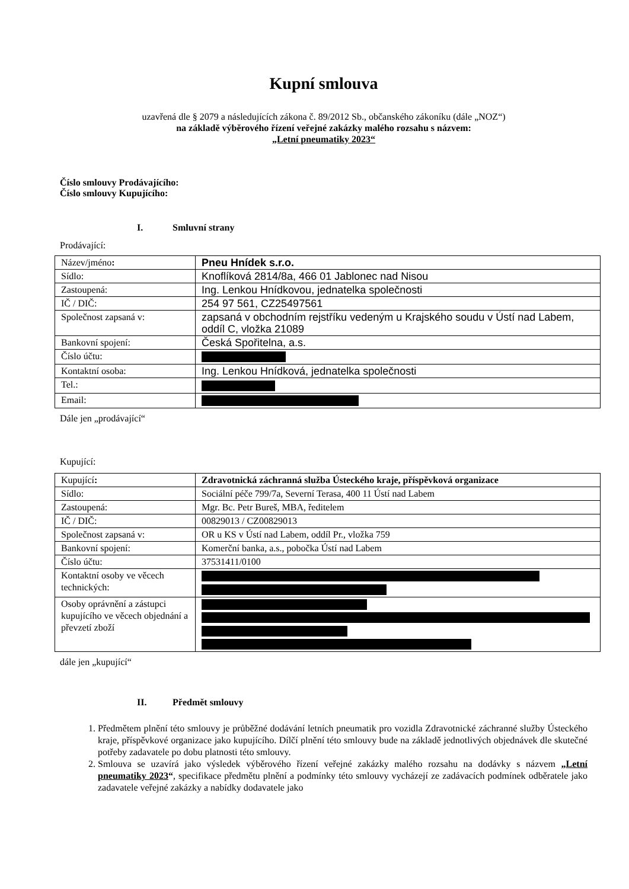Kupní smlouva
uzavřená dle § 2079 a následujících zákona č. 89/2012 Sb., občanského zákoníku (dále „NOZ“)
na základě výběrového řízení veřejné zakázky malého rozsahu s názvem:
„Letní pneumatiky 2023“
Číslo smlouvy Prodávajícího:
Číslo smlouvy Kupujícího:
I. Smluvní strany
Prodávající:
| Název/jméno : | Pneu Hnídek s.r.o. |
| Sídlo: | Knoflíková 2814/8a, 466 01 Jablonec nad Nisou |
| Zastoupená: | Ing. Lenkou Hnídkovou, jednatelka společnosti |
| IČ / DIČ: | 254 97 561, CZ25497561 |
| Společnost zapsaná v: | zapsaná v obchodním rejstříku vedeným u Krajského soudu v Ústí nad Labem, oddíl C, vložka 21089 |
| Bankovní spojení: | Česká Spořitelna, a.s. |
| Číslo účtu: | |
| Kontaktní osoba: | Ing. Lenkou Hnídková, jednatelka společnosti |
| Tel.: | |
| Email: | |
Dále jen „prodávající“
Kupující:
| Kupující : | Zdravotnická záchranná služba Ústeckého kraje, příspěvková organizace |
| Sídlo: | Sociální péče 799/7a, Severní Terasa, 400 11 Ústí nad Labem |
| Zastoupená: | Mgr. Bc. Petr Bureš, MBA, ředitelem |
| IČ / DIČ: | 00829013 / CZ00829013 |
| Společnost zapsaná v: | OR u KS v Ústí nad Labem, oddíl Pr., vložka 759 |
| Bankovní spojení: | Komerční banka, a.s., pobočka Ústí nad Labem |
| Číslo účtu: | 37531411/0100 |
| Kontaktní osoby ve věcech technických: | |
| Osoby oprávnění a zástupci kupujícího ve věcech objednání a převzetí zboží | |
dále jen „kupující“
II. Předmět smlouvy
1. Předmětem plnění této smlouvy je průběžné dodávání letních pneumatik pro vozidla Zdravotnické záchranné služby Ústeckého kraje, příspěvkové organizace jako kupujícího. Dílčí plnění této smlouvy bude na základě jednotlivých objednávek dle skutečné potřeby zadavatele po dobu platnosti této smlouvy.
2. Smlouva se uzavírá jako výsledek výběrového řízení veřejné zakázky malého rozsahu na dodávky s názvem „Letní pneumatiky 2023“, specifikace předmětu plnění a podmínky této smlouvy vycházejí ze zadávacích podmínek odběratele jako zadavatele veřejné zakázky a nabídky dodavatele jako